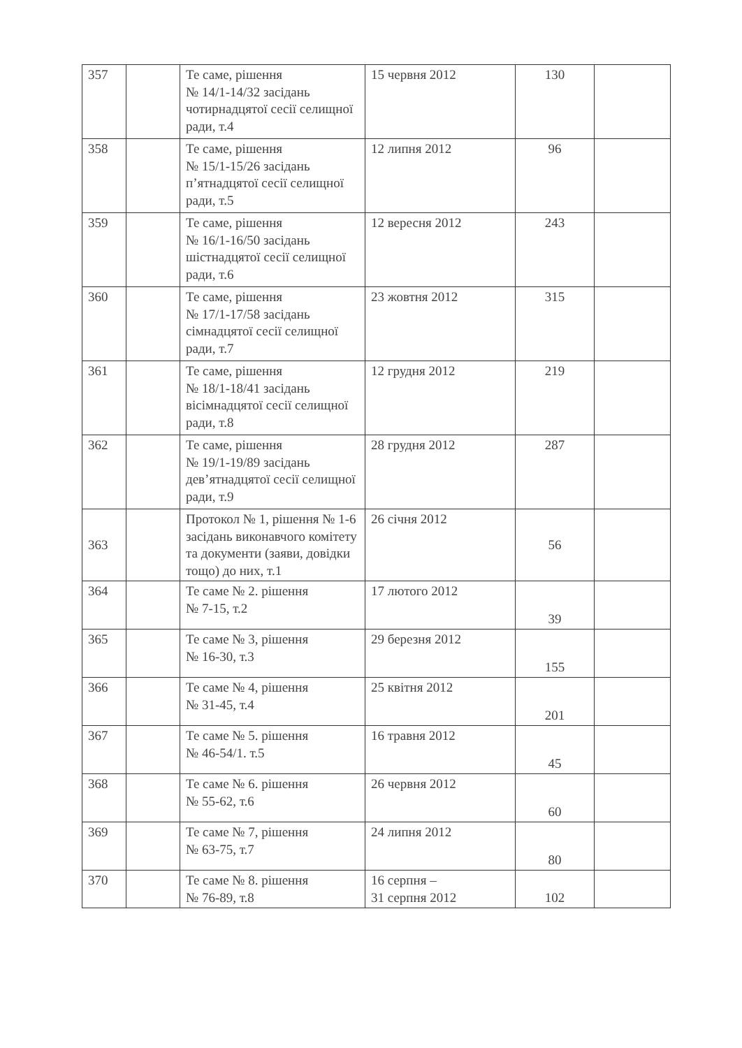| 357 | | Те саме, рішення № 14/1-14/32 засідань чотирнадцятої сесії селищної ради, т.4 | 15 червня 2012 | 130 | |
| 358 | | Те саме, рішення № 15/1-15/26 засідань п’ятнадцятої сесії селищної ради, т.5 | 12 липня 2012 | 96 | |
| 359 | | Те саме, рішення № 16/1-16/50 засідань шістнадцятої сесії селищної ради, т.6 | 12 вересня 2012 | 243 | |
| 360 | | Те саме, рішення № 17/1-17/58 засідань сімнадцятої сесії селищної ради, т.7 | 23 жовтня 2012 | 315 | |
| 361 | | Те саме, рішення № 18/1-18/41 засідань вісімнадцятої сесії селищної ради, т.8 | 12 грудня 2012 | 219 | |
| 362 | | Те саме, рішення № 19/1-19/89 засідань дев’ятнадцятої сесії селищної ради, т.9 | 28 грудня 2012 | 287 | |
| 363 | | Протокол № 1, рішення № 1-6 засідань виконавчого комітету та документи (заяви, довідки тощо) до них, т.1 | 26 січня 2012 | 56 | |
| 364 | | Те саме № 2. рішення № 7-15, т.2 | 17 лютого 2012 | 39 | |
| 365 | | Те саме № 3, рішення № 16-30, т.3 | 29 березня 2012 | 155 | |
| 366 | | Те саме № 4, рішення № 31-45, т.4 | 25 квітня 2012 | 201 | |
| 367 | | Те саме № 5. рішення № 46-54/1. т.5 | 16 травня 2012 | 45 | |
| 368 | | Те саме № 6. рішення № 55-62, т.6 | 26 червня 2012 | 60 | |
| 369 | | Те саме № 7, рішення № 63-75, т.7 | 24 липня 2012 | 80 | |
| 370 | | Те саме № 8. рішення № 76-89, т.8 | 16 серпня – 31 серпня 2012 | 102 | |